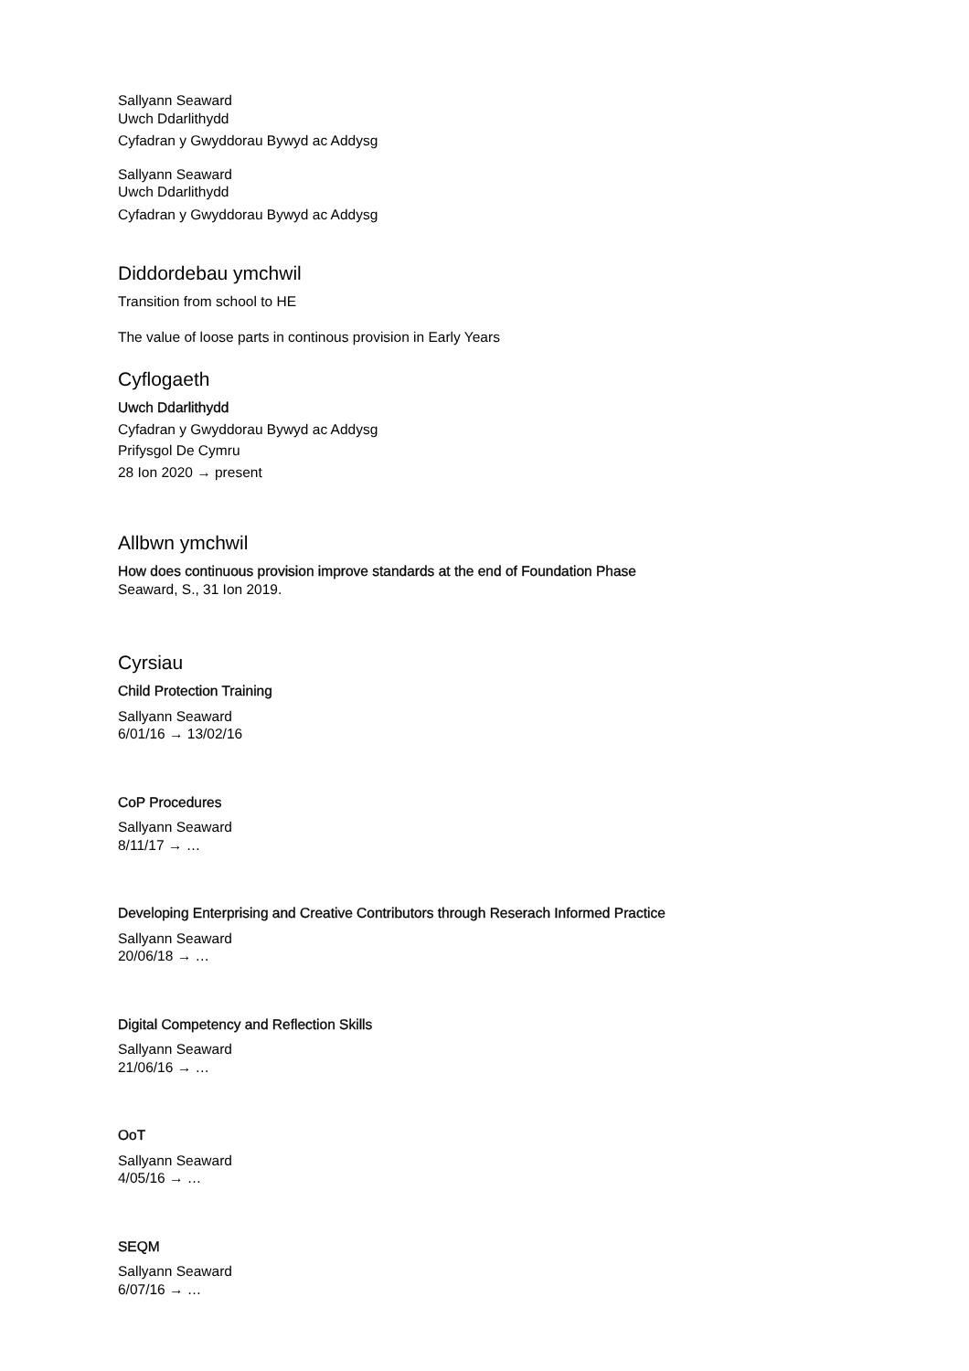Sallyann Seaward
Uwch Ddarlithydd
Cyfadran y Gwyddorau Bywyd ac Addysg
Sallyann Seaward
Uwch Ddarlithydd
Cyfadran y Gwyddorau Bywyd ac Addysg
Diddordebau ymchwil
Transition from school to HE
The value of loose parts in continous provision in Early Years
Cyflogaeth
Uwch Ddarlithydd
Cyfadran y Gwyddorau Bywyd ac Addysg
Prifysgol De Cymru
28 Ion 2020 → present
Allbwn ymchwil
How does continuous provision improve standards at the end of Foundation Phase
Seaward, S., 31 Ion 2019.
Cyrsiau
Child Protection Training
Sallyann Seaward
6/01/16 → 13/02/16
CoP Procedures
Sallyann Seaward
8/11/17 → …
Developing Enterprising and Creative Contributors through Reserach Informed Practice
Sallyann Seaward
20/06/18 → …
Digital Competency and Reflection Skills
Sallyann Seaward
21/06/16 → …
OoT
Sallyann Seaward
4/05/16 → …
SEQM
Sallyann Seaward
6/07/16 → …